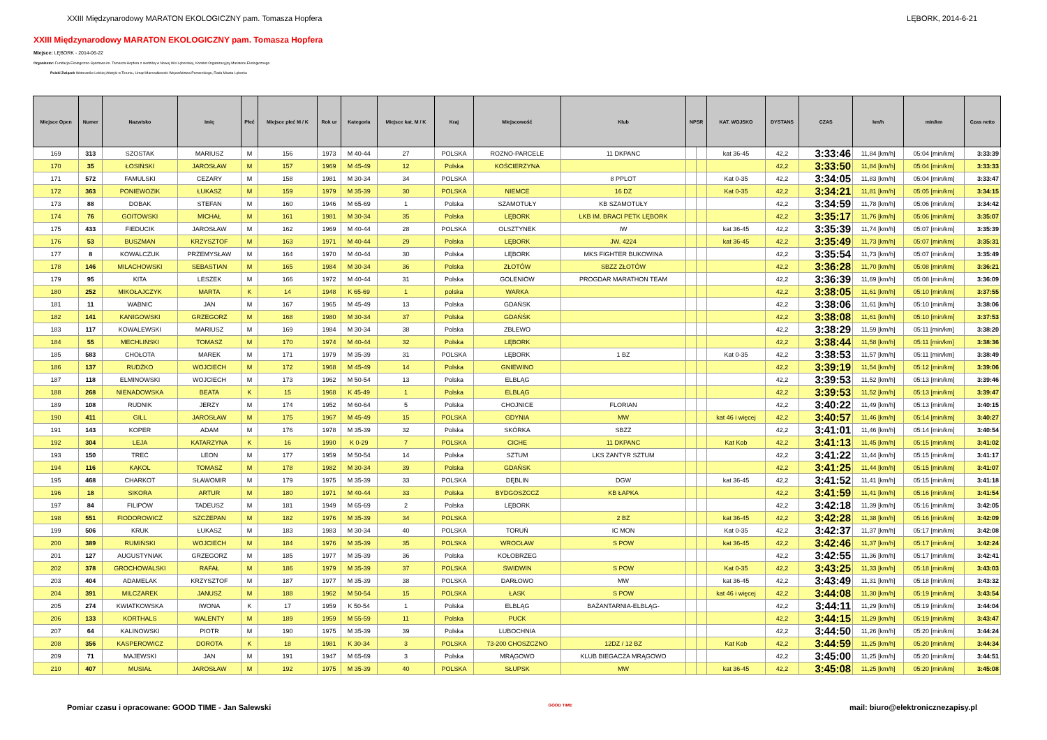XXIII Międzynarodowy MARATON EKOLOGICZNY pam. Tomasza Hopfera LĘBORK, 2014-6-21
XXIII Międzynarodowy MARATON EKOLOGICZNY pam. Tomasza Hopfera
Miejsce: LĘBORK - 2014-06-22
Organizator: Fundacja Ekologiczno-Sportowa im. Tomasza Hopfera z siedzibą w Nowej Wsi Lęborskiej, Komitet Organizacyjny Maratonu Ekologicznego
Polski Związek Weteranów Lekkiej Atletyki w Toruniu, Urząd Marszałkowski Województwa Pomorskiego, Rada Miasta Lęborka
| Miejsce Open | Numer | Nazwisko | Imię | Płeć | Miejsce płeć M / K | Rok ur | Kategoria | Miejsce kat. M / K | Kraj | Miejscowość | Klub | NPSR | | KAT. WOJSKO | DYSTANS | CZAS | km/h | min/km | Czas netto |
| --- | --- | --- | --- | --- | --- | --- | --- | --- | --- | --- | --- | --- | --- | --- | --- | --- | --- | --- | --- |
| 169 | 313 | SZOSTAK | MARIUSZ | M | 156 | 1973 | M 40-44 | 27 | POLSKA | ROZNO-PARCELE | 11 DKPANC | | | kat 36-45 | 42,2 | 3:33:46 | 11,84 [km/h] | 05:04 [min/km] | 3:33:39 |
| 170 | 35 | ŁOSIŃSKI | JAROSŁAW | M | 157 | 1969 | M 45-49 | 12 | Polska | KOŚCIERZYNA | | | | | 42,2 | 3:33:50 | 11,84 [km/h] | 05:04 [min/km] | 3:33:33 |
| 171 | 572 | FAMULSKI | CEZARY | M | 158 | 1981 | M 30-34 | 34 | POLSKA | | 8 PPLOT | | | Kat 0-35 | 42,2 | 3:34:05 | 11,83 [km/h] | 05:04 [min/km] | 3:33:47 |
| 172 | 363 | PONIEWOZIK | ŁUKASZ | M | 159 | 1979 | M 35-39 | 30 | POLSKA | NIEMCE | 16 DZ | | | Kat 0-35 | 42,2 | 3:34:21 | 11,81 [km/h] | 05:05 [min/km] | 3:34:15 |
| 173 | 88 | DOBAK | STEFAN | M | 160 | 1946 | M 65-69 | 1 | Polska | SZAMOTUŁY | KB SZAMOTUŁY | | | | 42,2 | 3:34:59 | 11,78 [km/h] | 05:06 [min/km] | 3:34:42 |
| 174 | 76 | GOITOWSKI | MICHAŁ | M | 161 | 1981 | M 30-34 | 35 | Polska | LĘBORK | LKB IM. BRACI PETK LĘBORK | | | | 42,2 | 3:35:17 | 11,76 [km/h] | 05:06 [min/km] | 3:35:07 |
| 175 | 433 | FIEDUCIK | JAROSŁAW | M | 162 | 1969 | M 40-44 | 28 | POLSKA | OLSZTYNEK | IW | | | kat 36-45 | 42,2 | 3:35:39 | 11,74 [km/h] | 05:07 [min/km] | 3:35:39 |
| 176 | 53 | BUSZMAN | KRZYSZTOF | M | 163 | 1971 | M 40-44 | 29 | Polska | LĘBORK | JW. 4224 | | | kat 36-45 | 42,2 | 3:35:49 | 11,73 [km/h] | 05:07 [min/km] | 3:35:31 |
| 177 | 8 | KOWALCZUK | PRZEMYSŁAW | M | 164 | 1970 | M 40-44 | 30 | Polska | LĘBORK | MKS FIGHTER BUKOWINA | | | | 42,2 | 3:35:54 | 11,73 [km/h] | 05:07 [min/km] | 3:35:49 |
| 178 | 146 | MILACHOWSKI | SEBASTIAN | M | 165 | 1984 | M 30-34 | 36 | Polska | ZŁOTÓW | SBZZ ZŁOTÓW | | | | 42,2 | 3:36:28 | 11,70 [km/h] | 05:08 [min/km] | 3:36:21 |
| 179 | 95 | KITA | LESZEK | M | 166 | 1972 | M 40-44 | 31 | Polska | GOLENIÓW | PROGDAR MARATHON TEAM | | | | 42,2 | 3:36:39 | 11,69 [km/h] | 05:08 [min/km] | 3:36:09 |
| 180 | 252 | MIKOŁAJCZYK | MARTA | K | 14 | 1948 | K 65-69 | 1 | polska | WARKA | | | | | 42,2 | 3:38:05 | 11,61 [km/h] | 05:10 [min/km] | 3:37:55 |
| 181 | 11 | WABNIC | JAN | M | 167 | 1965 | M 45-49 | 13 | Polska | GDAŃSK | | | | | 42,2 | 3:38:06 | 11,61 [km/h] | 05:10 [min/km] | 3:38:06 |
| 182 | 141 | KANIGOWSKI | GRZEGORZ | M | 168 | 1980 | M 30-34 | 37 | Polska | GDAŃŚK | | | | | 42,2 | 3:38:08 | 11,61 [km/h] | 05:10 [min/km] | 3:37:53 |
| 183 | 117 | KOWALEWSKI | MARIUSZ | M | 169 | 1984 | M 30-34 | 38 | Polska | ZBLEWO | | | | | 42,2 | 3:38:29 | 11,59 [km/h] | 05:11 [min/km] | 3:38:20 |
| 184 | 55 | MECHLIŃSKI | TOMASZ | M | 170 | 1974 | M 40-44 | 32 | Polska | LĘBORK | | | | | 42,2 | 3:38:44 | 11,58 [km/h] | 05:11 [min/km] | 3:38:36 |
| 185 | 583 | CHOŁOTA | MAREK | M | 171 | 1979 | M 35-39 | 31 | POLSKA | LĘBORK | 1 BZ | | | Kat 0-35 | 42,2 | 3:38:53 | 11,57 [km/h] | 05:11 [min/km] | 3:38:49 |
| 186 | 137 | RUDŹKO | WOJCIECH | M | 172 | 1968 | M 45-49 | 14 | Polska | GNIEWINO | | | | | 42,2 | 3:39:19 | 11,54 [km/h] | 05:12 [min/km] | 3:39:06 |
| 187 | 118 | ELMINOWSKI | WOJCIECH | M | 173 | 1962 | M 50-54 | 13 | Polska | ELBLĄG | | | | | 42,2 | 3:39:53 | 11,52 [km/h] | 05:13 [min/km] | 3:39:46 |
| 188 | 268 | NIENADOWSKA | BEATA | K | 15 | 1968 | K 45-49 | 1 | Polska | ELBLĄG | | | | | 42,2 | 3:39:53 | 11,52 [km/h] | 05:13 [min/km] | 3:39:47 |
| 189 | 108 | RUDNIK | JERZY | M | 174 | 1952 | M 60-64 | 5 | Polska | CHOJNICE | FLORIAN | | | | 42,2 | 3:40:22 | 11,49 [km/h] | 05:13 [min/km] | 3:40:15 |
| 190 | 411 | GILL | JAROSŁAW | M | 175 | 1967 | M 45-49 | 15 | POLSKA | GDYNIA | MW | | | kat 46 i więcej | 42,2 | 3:40:57 | 11,46 [km/h] | 05:14 [min/km] | 3:40:27 |
| 191 | 143 | KOPER | ADAM | M | 176 | 1978 | M 35-39 | 32 | Polska | SKÓRKA | SBZZ | | | | 42,2 | 3:41:01 | 11,46 [km/h] | 05:14 [min/km] | 3:40:54 |
| 192 | 304 | LEJA | KATARZYNA | K | 16 | 1990 | K 0-29 | 7 | POLSKA | CICHE | 11 DKPANC | | | Kat Kob | 42,2 | 3:41:13 | 11,45 [km/h] | 05:15 [min/km] | 3:41:02 |
| 193 | 150 | TREĆ | LEON | M | 177 | 1959 | M 50-54 | 14 | Polska | SZTUM | LKS ZANTYR SZTUM | | | | 42,2 | 3:41:22 | 11,44 [km/h] | 05:15 [min/km] | 3:41:17 |
| 194 | 116 | KĄKOL | TOMASZ | M | 178 | 1982 | M 30-34 | 39 | Polska | GDAŃSK | | | | | 42,2 | 3:41:25 | 11,44 [km/h] | 05:15 [min/km] | 3:41:07 |
| 195 | 468 | CHARKOT | SŁAWOMIR | M | 179 | 1975 | M 35-39 | 33 | POLSKA | DĘBLIN | DGW | | | kat 36-45 | 42,2 | 3:41:52 | 11,41 [km/h] | 05:15 [min/km] | 3:41:18 |
| 196 | 18 | SIKORA | ARTUR | M | 180 | 1971 | M 40-44 | 33 | Polska | BYDGOSZCCZ | KB ŁAPKA | | | | 42,2 | 3:41:59 | 11,41 [km/h] | 05:16 [min/km] | 3:41:54 |
| 197 | 84 | FILIPÓW | TADEUSZ | M | 181 | 1949 | M 65-69 | 2 | Polska | LĘBORK | | | | | 42,2 | 3:42:18 | 11,39 [km/h] | 05:16 [min/km] | 3:42:05 |
| 198 | 551 | FIODOROWICZ | SZCZEPAN | M | 182 | 1976 | M 35-39 | 34 | POLSKA | | 2 BZ | | | kat 36-45 | 42,2 | 3:42:28 | 11,38 [km/h] | 05:16 [min/km] | 3:42:09 |
| 199 | 506 | KRUK | ŁUKASZ | M | 183 | 1983 | M 30-34 | 40 | POLSKA | TORUŃ | IC MON | | | Kat 0-35 | 42,2 | 3:42:37 | 11,37 [km/h] | 05:17 [min/km] | 3:42:08 |
| 200 | 389 | RUMIŃSKI | WOJCIECH | M | 184 | 1976 | M 35-39 | 35 | POLSKA | WROCŁAW | S POW | | | kat 36-45 | 42,2 | 3:42:46 | 11,37 [km/h] | 05:17 [min/km] | 3:42:24 |
| 201 | 127 | AUGUSTYNIAK | GRZEGORZ | M | 185 | 1977 | M 35-39 | 36 | Polska | KOŁOBRZEG | | | | | 42,2 | 3:42:55 | 11,36 [km/h] | 05:17 [min/km] | 3:42:41 |
| 202 | 378 | GROCHOWALSKI | RAFAŁ | M | 186 | 1979 | M 35-39 | 37 | POLSKA | ŚWIDWIN | S POW | | | Kat 0-35 | 42,2 | 3:43:25 | 11,33 [km/h] | 05:18 [min/km] | 3:43:03 |
| 203 | 404 | ADAMELAK | KRZYSZTOF | M | 187 | 1977 | M 35-39 | 38 | POLSKA | DARŁOWO | MW | | | kat 36-45 | 42,2 | 3:43:49 | 11,31 [km/h] | 05:18 [min/km] | 3:43:32 |
| 204 | 391 | MILCZAREK | JANUSZ | M | 188 | 1962 | M 50-54 | 15 | POLSKA | ŁASK | S POW | | | kat 46 i więcej | 42,2 | 3:44:08 | 11,30 [km/h] | 05:19 [min/km] | 3:43:54 |
| 205 | 274 | KWIATKOWSKA | IWONA | K | 17 | 1959 | K 50-54 | 1 | Polska | ELBLĄG | BAŻANTARNIA-ELBLĄG- | | | | 42,2 | 3:44:11 | 11,29 [km/h] | 05:19 [min/km] | 3:44:04 |
| 206 | 133 | KORTHALS | WALENTY | M | 189 | 1959 | M 55-59 | 11 | Polska | PUCK | | | | | 42,2 | 3:44:15 | 11,29 [km/h] | 05:19 [min/km] | 3:43:47 |
| 207 | 64 | KALINOWSKI | PIOTR | M | 190 | 1975 | M 35-39 | 39 | Polska | LUBOCHNIA | | | | | 42,2 | 3:44:50 | 11,26 [km/h] | 05:20 [min/km] | 3:44:24 |
| 208 | 356 | KASPEROWICZ | DOROTA | K | 18 | 1981 | K 30-34 | 3 | POLSKA | 73-200 CHOSZCZNO | 12DZ / 12 BZ | | | Kat Kob | 42,2 | 3:44:59 | 11,25 [km/h] | 05:20 [min/km] | 3:44:34 |
| 209 | 71 | MAJEWSKI | JAN | M | 191 | 1947 | M 65-69 | 3 | Polska | MRĄGOWO | KLUB BIEGACZA MRĄGOWO | | | | 42,2 | 3:45:00 | 11,25 [km/h] | 05:20 [min/km] | 3:44:51 |
| 210 | 407 | MUSIAŁ | JAROSŁAW | M | 192 | 1975 | M 35-39 | 40 | POLSKA | SŁUPSK | MW | | | kat 36-45 | 42,2 | 3:45:08 | 11,25 [km/h] | 05:20 [min/km] | 3:45:08 |
Pomiar czasu i opracowane: GOOD TIME - Jan Salewski GOOD TIME mail: biuro@elektronicznezapisy.pl